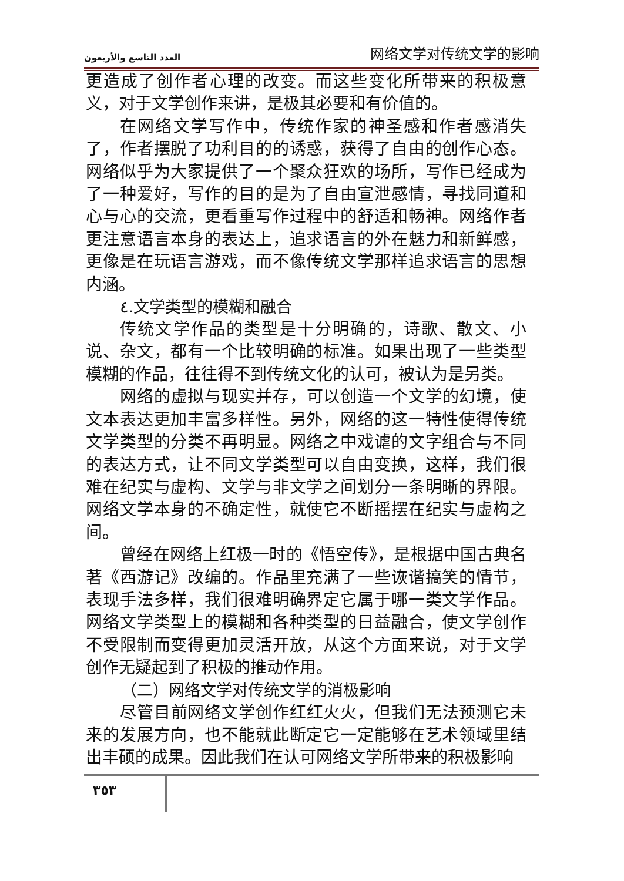العدد التاسع والأربعون 网络文学对传统文学的影响
更造成了创作者心理的改变。而这些变化所带来的积极意义，对于文学创作来讲，是极其必要和有价值的。
在网络文学写作中，传统作家的神圣感和作者感消失了，作者摆脱了功利目的的诱惑，获得了自由的创作心态。网络似乎为大家提供了一个聚众狂欢的场所，写作已经成为了一种爱好，写作的目的是为了自由宣泄感情，寻找同道和心与心的交流，更看重写作过程中的舒适和畅神。网络作者更注意语言本身的表达上，追求语言的外在魅力和新鲜感，更像是在玩语言游戏，而不像传统文学那样追求语言的思想内涵。
٤.文学类型的模糊和融合
传统文学作品的类型是十分明确的，诗歌、散文、小说、杂文，都有一个比较明确的标准。如果出现了一些类型模糊的作品，往往得不到传统文化的认可，被认为是另类。
网络的虚拟与现实并存，可以创造一个文学的幻境，使文本表达更加丰富多样性。另外，网络的这一特性使得传统文学类型的分类不再明显。网络之中戏谑的文字组合与不同的表达方式，让不同文学类型可以自由变换，这样，我们很难在纪实与虚构、文学与非文学之间划分一条明晰的界限。网络文学本身的不确定性，就使它不断摇摆在纪实与虚构之间。
曾经在网络上红极一时的《悟空传》，是根据中国古典名著《西游记》改编的。作品里充满了一些诙谐搞笑的情节，表现手法多样，我们很难明确界定它属于哪一类文学作品。网络文学类型上的模糊和各种类型的日益融合，使文学创作不受限制而变得更加灵活开放，从这个方面来说，对于文学创作无疑起到了积极的推动作用。
（二）网络文学对传统文学的消极影响
尽管目前网络文学创作红红火火，但我们无法预测它未来的发展方向，也不能就此断定它一定能够在艺术领域里结出丰硕的成果。因此我们在认可网络文学所带来的积极影响
٣٥٣